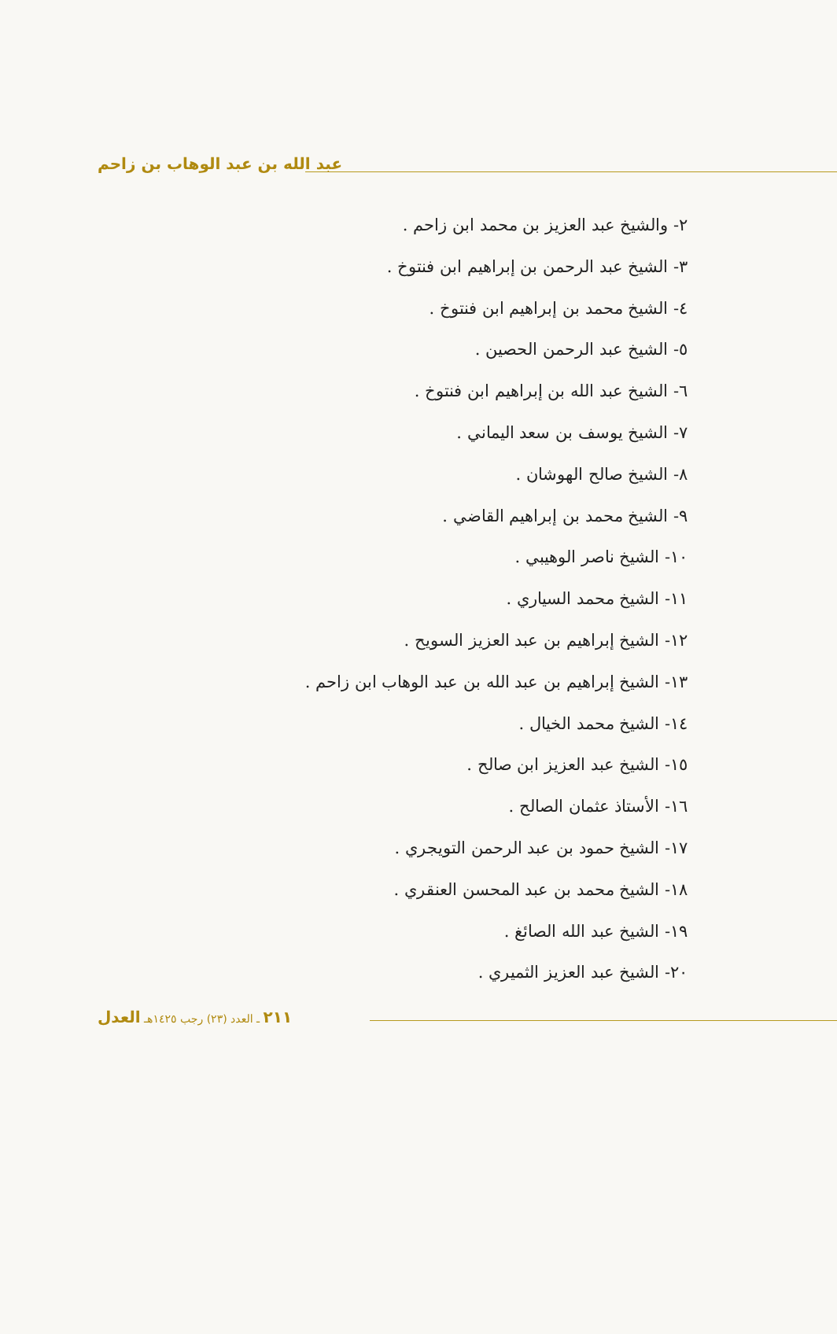عبد الله بن عبد الوهاب بن زاحم
٢- والشيخ عبد العزيز بن محمد ابن زاحم .
٣- الشيخ عبد الرحمن بن إبراهيم ابن فنتوخ .
٤- الشيخ محمد بن إبراهيم ابن فنتوخ .
٥- الشيخ عبد الرحمن الحصين .
٦- الشيخ عبد الله بن إبراهيم ابن فنتوخ .
٧- الشيخ يوسف بن سعد اليماني .
٨- الشيخ صالح الهوشان .
٩- الشيخ محمد بن إبراهيم القاضي .
١٠- الشيخ ناصر الوهيبي .
١١- الشيخ محمد السياري .
١٢- الشيخ إبراهيم بن عبد العزيز السويح .
١٣- الشيخ إبراهيم بن عبد الله بن عبد الوهاب ابن زاحم .
١٤- الشيخ محمد الخيال .
١٥- الشيخ عبد العزيز ابن صالح .
١٦- الأستاذ عثمان الصالح .
١٧- الشيخ حمود بن عبد الرحمن التويجري .
١٨- الشيخ محمد بن عبد المحسن العنقري .
١٩- الشيخ عبد الله الصائغ .
٢٠- الشيخ عبد العزيز الثميري .
٢١١ ـ العدد (٢٣) رجب ١٤٢٥هـ العدل